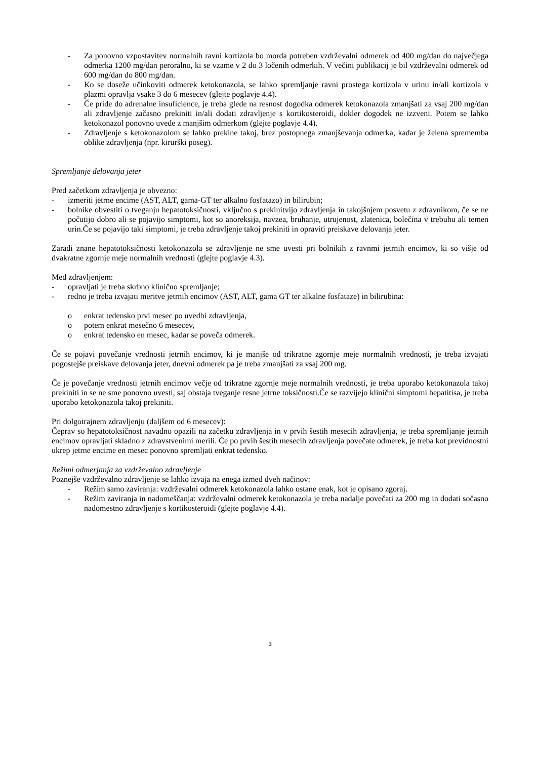- Za ponovno vzpostavitev normalnih ravni kortizola bo morda potreben vzdrževalni odmerek od 400 mg/dan do največjega odmerka 1200 mg/dan peroralno, ki se vzame v 2 do 3 ločenih odmerkih. V večini publikacij je bil vzdrževalni odmerek od 600 mg/dan do 800 mg/dan.
- Ko se doseže učinkoviti odmerek ketokonazola, se lahko spremljanje ravni prostega kortizola v urinu in/ali kortizola v plazmi opravlja vsake 3 do 6 mesecev (glejte poglavje 4.4).
- Če pride do adrenalne insuficience, je treba glede na resnost dogodka odmerek ketokonazola zmanjšati za vsaj 200 mg/dan ali zdravljenje začasno prekiniti in/ali dodati zdravljenje s kortikosteroidi, dokler dogodek ne izzveni. Potem se lahko ketokonazol ponovno uvede z manjšim odmerkom (glejte poglavje 4.4).
- Zdravljenje s ketokonazolom se lahko prekine takoj, brez postopnega zmanjševanja odmerka, kadar je želena sprememba oblike zdravljenja (npr. kirurški poseg).
Spremljanje delovanja jeter
Pred začetkom zdravljenja je obvezno:
- izmeriti jetrne encime (AST, ALT, gama-GT ter alkalno fosfatazo) in bilirubin;
- bolnike obvestiti o tveganju hepatotoksičnosti, vključno s prekinitvijo zdravljenja in takojšnjem posvetu z zdravnikom, če se ne počutijo dobro ali se pojavijo simptomi, kot so anoreksija, navzea, bruhanje, utrujenost, zlatenica, bolečina v trebuhu ali temen urin.Če se pojavijo taki simptomi, je treba zdravljenje takoj prekiniti in opraviti preiskave delovanja jeter.
Zaradi znane hepatotoksičnosti ketokonazola se zdravljenje ne sme uvesti pri bolnikih z ravnmi jetrnih encimov, ki so višje od dvakratne zgornje meje normalnih vrednosti (glejte poglavje 4.3).
Med zdravljenjem:
- opravljati je treba skrbno klinično spremljanje;
- redno je treba izvajati meritve jetrnih encimov (AST, ALT, gama GT ter alkalne fosfataze) in bilirubina:
o enkrat tedensko prvi mesec po uvedbi zdravljenja,
o potem enkrat mesečno 6 mesecev,
o enkrat tedensko en mesec, kadar se poveča odmerek.
Če se pojavi povečanje vrednosti jetrnih encimov, ki je manjše od trikratne zgornje meje normalnih vrednosti, je treba izvajati pogostejše preiskave delovanja jeter, dnevni odmerek pa je treba zmanjšati za vsaj 200 mg.
Če je povečanje vrednosti jetrnih encimov večje od trikratne zgornje meje normalnih vrednosti, je treba uporabo ketokonazola takoj prekiniti in se ne sme ponovno uvesti, saj obstaja tveganje resne jetrne toksičnosti.Če se razvijejo klinični simptomi hepatitisa, je treba uporabo ketokonazola takoj prekiniti.
Pri dolgotrajnem zdravljenju (daljšem od 6 mesecev):
Čeprav so hepatotoksičnost navadno opazili na začetku zdravljenja in v prvih šestih mesecih zdravljenja, je treba spremljanje jetrnih encimov opravljati skladno z zdravstvenimi merili. Če po prvih šestih mesecih zdravljenja povečate odmerek, je treba kot previdnostni ukrep jetrne encime en mesec ponovno spremljati enkrat tedensko.
Režimi odmerjanja za vzdrževalno zdravljenje
Poznejše vzdrževalno zdravljenje se lahko izvaja na enega izmed dveh načinov:
- Režim samo zaviranja: vzdrževalni odmerek ketokonazola lahko ostane enak, kot je opisano zgoraj.
- Režim zaviranja in nadomeščanja: vzdrževalni odmerek ketokonazola je treba nadalje povečati za 200 mg in dodati sočasno nadomestno zdravljenje s kortikosteroidi (glejte poglavje 4.4).
3